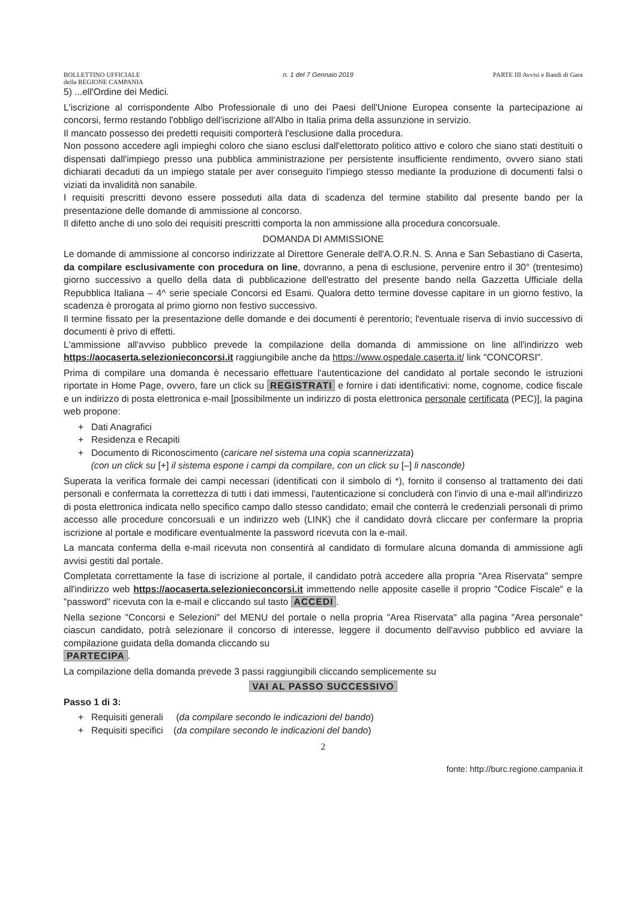BOLLETTINO UFFICIALE
della REGIONE CAMPANIA n. 1 del 7 Gennaio 2019 PARTE III Avvisi e Bandi di Gara
5) ...ell'Ordine dei Medici.
L'iscrizione al corrispondente Albo Professionale di uno dei Paesi dell'Unione Europea consente la partecipazione ai concorsi, fermo restando l'obbligo dell'iscrizione all'Albo in Italia prima della assunzione in servizio.
Il mancato possesso dei predetti requisiti comporterà l'esclusione dalla procedura.
Non possono accedere agli impieghi coloro che siano esclusi dall'elettorato politico attivo e coloro che siano stati destituiti o dispensati dall'impiego presso una pubblica amministrazione per persistente insufficiente rendimento, ovvero siano stati dichiarati decaduti da un impiego statale per aver conseguito l'impiego stesso mediante la produzione di documenti falsi o viziati da invalidità non sanabile.
I requisiti prescritti devono essere posseduti alla data di scadenza del termine stabilito dal presente bando per la presentazione delle domande di ammissione al concorso.
Il difetto anche di uno solo dei requisiti prescritti comporta la non ammissione alla procedura concorsuale.
DOMANDA DI AMMISSIONE
Le domande di ammissione al concorso indirizzate al Direttore Generale dell'A.O.R.N. S. Anna e San Sebastiano di Caserta, da compilare esclusivamente con procedura on line, dovranno, a pena di esclusione, pervenire entro il 30° (trentesimo) giorno successivo a quello della data di pubblicazione dell'estratto del presente bando nella Gazzetta Ufficiale della Repubblica Italiana – 4^ serie speciale Concorsi ed Esami. Qualora detto termine dovesse capitare in un giorno festivo, la scadenza è prorogata al primo giorno non festivo successivo.
Il termine fissato per la presentazione delle domande e dei documenti è perentorio; l'eventuale riserva di invio successivo di documenti è privo di effetti.
L'ammissione all'avviso pubblico prevede la compilazione della domanda di ammissione on line all'indirizzo web https://aocaserta.selezionieconcorsi.it raggiungibile anche da https://www.ospedale.caserta.it/ link "CONCORSI".
Prima di compilare una domanda è necessario effettuare l'autenticazione del candidato al portale secondo le istruzioni riportate in Home Page, ovvero, fare un click su REGISTRATI e fornire i dati identificativi: nome, cognome, codice fiscale e un indirizzo di posta elettronica e-mail [possibilmente un indirizzo di posta elettronica personale certificata (PEC)], la pagina web propone:
+ Dati Anagrafici
+ Residenza e Recapiti
+ Documento di Riconoscimento (caricare nel sistema una copia scannerizzata)
(con un click su [+] il sistema espone i campi da compilare, con un click su [–] li nasconde)
Superata la verifica formale dei campi necessari (identificati con il simbolo di *), fornito il consenso al trattamento dei dati personali e confermata la correttezza di tutti i dati immessi, l'autenticazione si concluderà con l'invio di una e-mail all'indirizzo di posta elettronica indicata nello specifico campo dallo stesso candidato; email che conterrà le credenziali personali di primo accesso alle procedure concorsuali e un indirizzo web (LINK) che il candidato dovrà cliccare per confermare la propria iscrizione al portale e modificare eventualmente la password ricevuta con la e-mail.
La mancata conferma della e-mail ricevuta non consentirà al candidato di formulare alcuna domanda di ammissione agli avvisi gestiti dal portale.
Completata correttamente la fase di iscrizione al portale, il candidato potrà accedere alla propria "Area Riservata" sempre all'indirizzo web https://aocaserta.selezionieconcorsi.it immettendo nelle apposite caselle il proprio "Codice Fiscale" e la "password" ricevuta con la e-mail e cliccando sul tasto ACCEDI.
Nella sezione "Concorsi e Selezioni" del MENU del portale o nella propria "Area Riservata" alla pagina "Area personale" ciascun candidato, potrà selezionare il concorso di interesse, leggere il documento dell'avviso pubblico ed avviare la compilazione guidata della domanda cliccando su
PARTECIPA.
La compilazione della domanda prevede 3 passi raggiungibili cliccando semplicemente su
VAI AL PASSO SUCCESSIVO
Passo 1 di 3:
+ Requisiti generali (da compilare secondo le indicazioni del bando)
+ Requisiti specifici (da compilare secondo le indicazioni del bando)
2
fonte: http://burc.regione.campania.it